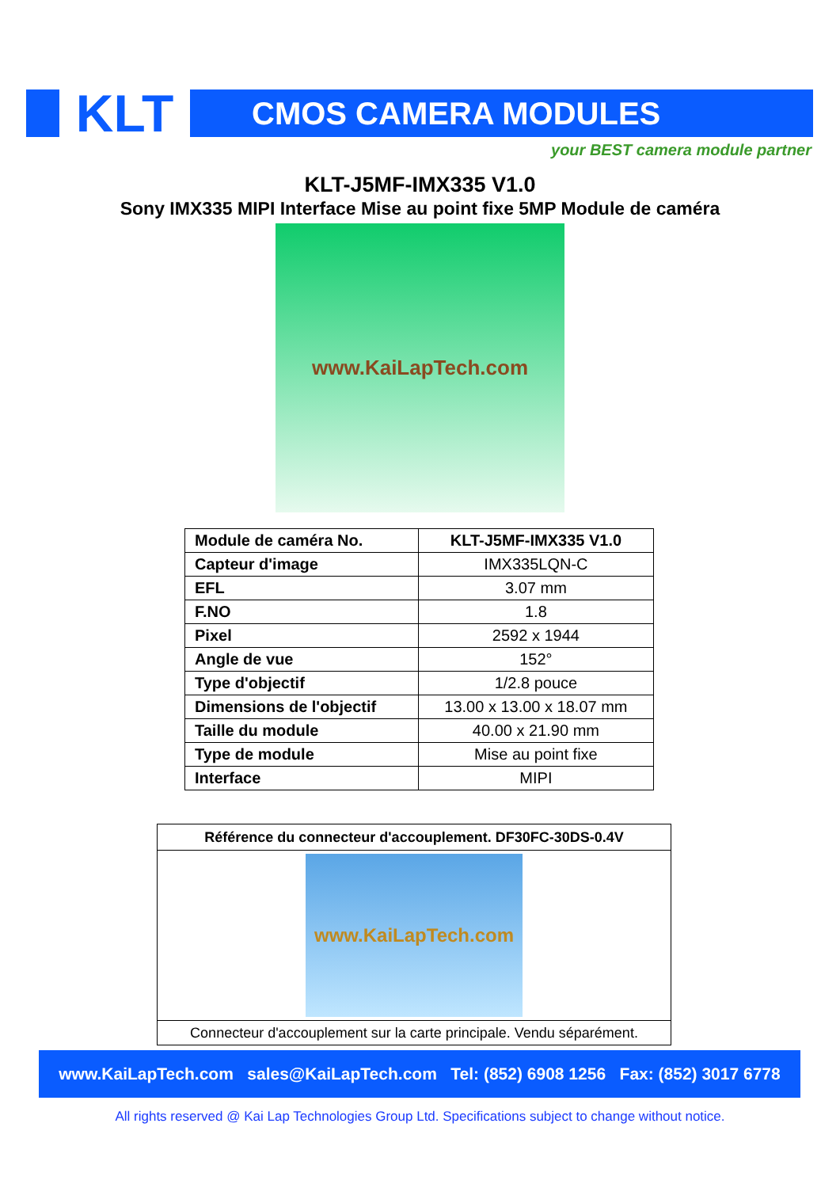KLT
CMOS CAMERA MODULES
your BEST camera module partner
KLT-J5MF-IMX335 V1.0
Sony IMX335 MIPI Interface Mise au point fixe 5MP Module de caméra
www.KaiLapTech.com
| Module de caméra No. | KLT-J5MF-IMX335 V1.0 |
| Capteur d'image | IMX335LQN-C |
| EFL | 3.07 mm |
| F.NO | 1.8 |
| Pixel | 2592 x 1944 |
| Angle de vue | 152° |
| Type d'objectif | 1/2.8 pouce |
| Dimensions de l'objectif | 13.00 x 13.00 x 18.07 mm |
| Taille du module | 40.00 x 21.90 mm |
| Type de module | Mise au point fixe |
| Interface | MIPI |
| Référence du connecteur d'accouplement. DF30FC-30DS-0.4V |
| --- |
| www.KaiLapTech.com |
| Connecteur d'accouplement sur la carte principale. Vendu séparément. |
www.KaiLapTech.com sales@KaiLapTech.com Tel: (852) 6908 1256 Fax: (852) 3017 6778
All rights reserved @ Kai Lap Technologies Group Ltd. Specifications subject to change without notice.